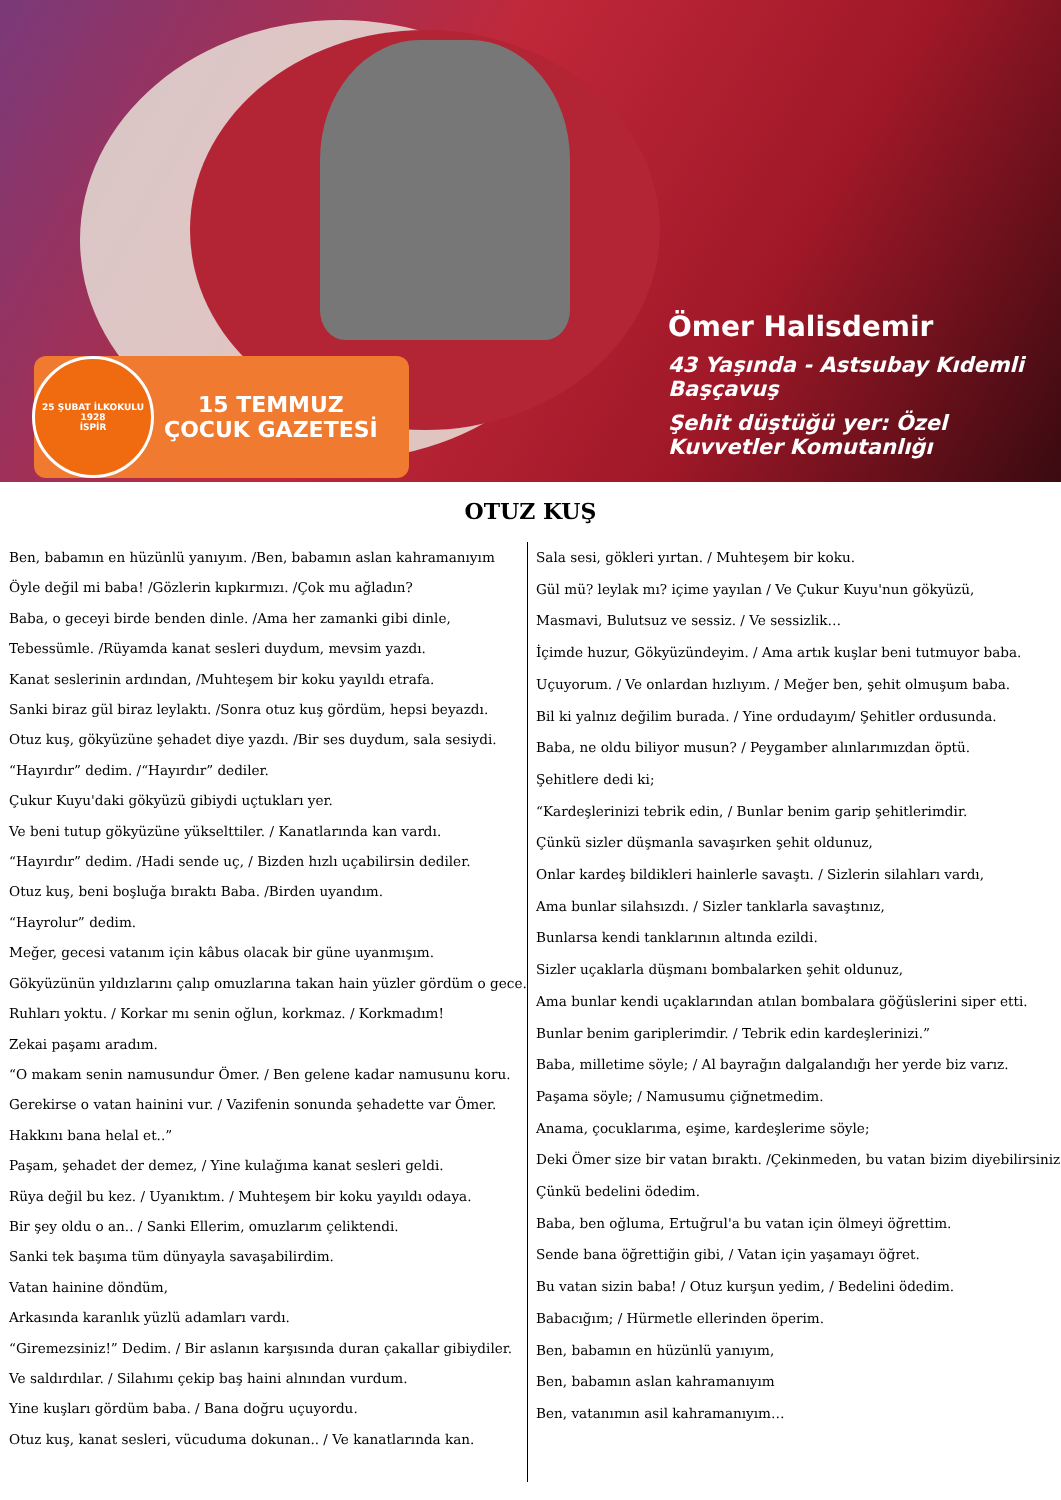25 ŞUBAT İLKOKULU
1928
İSPİR
15 TEMMUZ
ÇOCUK GAZETESİ
Ömer Halisdemir
43 Yaşında - Astsubay Kıdemli Başçavuş
Şehit düştüğü yer: Özel Kuvvetler Komutanlığı
OTUZ KUŞ
Ben, babamın en hüzünlü yanıyım. /Ben, babamın aslan kahramanıyım
Öyle değil mi baba! /Gözlerin kıpkırmızı. /Çok mu ağladın?
Baba, o geceyi birde benden dinle. /Ama her zamanki gibi dinle,
Tebessümle. /Rüyamda kanat sesleri duydum, mevsim yazdı.
Kanat seslerinin ardından, /Muhteşem bir koku yayıldı etrafa.
Sanki biraz gül biraz leylaktı. /Sonra otuz kuş gördüm, hepsi beyazdı.
Otuz kuş, gökyüzüne şehadet diye yazdı. /Bir ses duydum, sala sesiydi.
“Hayırdır” dedim. /“Hayırdır” dediler.
Çukur Kuyu'daki gökyüzü gibiydi uçtukları yer.
Ve beni tutup gökyüzüne yükselttiler. / Kanatlarında kan vardı.
“Hayırdır” dedim. /Hadi sende uç, / Bizden hızlı uçabilirsin dediler.
Otuz kuş, beni boşluğa bıraktı Baba. /Birden uyandım.
“Hayrolur” dedim.
Meğer, gecesi vatanım için kâbus olacak bir güne uyanmışım.
Gökyüzünün yıldızlarını çalıp omuzlarına takan hain yüzler gördüm o gece.
Ruhları yoktu. / Korkar mı senin oğlun, korkmaz. / Korkmadım!
Zekai paşamı aradım.
“O makam senin namusundur Ömer. / Ben gelene kadar namusunu koru.
Gerekirse o vatan hainini vur. / Vazifenin sonunda şehadette var Ömer.
Hakkını bana helal et..”
Paşam, şehadet der demez, / Yine kulağıma kanat sesleri geldi.
Rüya değil bu kez. / Uyanıktım. / Muhteşem bir koku yayıldı odaya.
Bir şey oldu o an.. / Sanki Ellerim, omuzlarım çeliktendi.
Sanki tek başıma tüm dünyayla savaşabilirdim.
Vatan hainine döndüm,
Arkasında karanlık yüzlü adamları vardı.
“Giremezsiniz!” Dedim. / Bir aslanın karşısında duran çakallar gibiydiler.
Ve saldırdılar. / Silahımı çekip baş haini alnından vurdum.
Yine kuşları gördüm baba. / Bana doğru uçuyordu.
Otuz kuş, kanat sesleri, vücuduma dokunan.. / Ve kanatlarında kan.
Sala sesi, gökleri yırtan. / Muhteşem bir koku.
Gül mü? leylak mı? içime yayılan / Ve Çukur Kuyu'nun gökyüzü,
Masmavi, Bulutsuz ve sessiz. / Ve sessizlik…
İçimde huzur, Gökyüzündeyim. / Ama artık kuşlar beni tutmuyor baba.
Uçuyorum. / Ve onlardan hızlıyım. / Meğer ben, şehit olmuşum baba.
Bil ki yalnız değilim burada. / Yine ordudayım/ Şehitler ordusunda.
Baba, ne oldu biliyor musun? / Peygamber alınlarımızdan öptü.
Şehitlere dedi ki;
“Kardeşlerinizi tebrik edin, / Bunlar benim garip şehitlerimdir.
Çünkü sizler düşmanla savaşırken şehit oldunuz,
Onlar kardeş bildikleri hainlerle savaştı. / Sizlerin silahları vardı,
Ama bunlar silahsızdı. / Sizler tanklarla savaştınız,
Bunlarsa kendi tanklarının altında ezildi.
Sizler uçaklarla düşmanı bombalarken şehit oldunuz,
Ama bunlar kendi uçaklarından atılan bombalara göğüslerini siper etti.
Bunlar benim gariplerimdir. / Tebrik edin kardeşlerinizi.”
Baba, milletime söyle; / Al bayrağın dalgalandığı her yerde biz varız.
Paşama söyle; / Namusumu çiğnetmedim.
Anama, çocuklarıma, eşime, kardeşlerime söyle;
Deki Ömer size bir vatan bıraktı. /Çekinmeden, bu vatan bizim diyebilirsiniz.
Çünkü bedelini ödedim.
Baba, ben oğluma, Ertuğrul'a bu vatan için ölmeyi öğrettim.
Sende bana öğrettiğin gibi, / Vatan için yaşamayı öğret.
Bu vatan sizin baba! / Otuz kurşun yedim, / Bedelini ödedim.
Babacığım; / Hürmetle ellerinden öperim.
Ben, babamın en hüzünlü yanıyım,
Ben, babamın aslan kahramanıyım
Ben, vatanımın asil kahramanıyım…